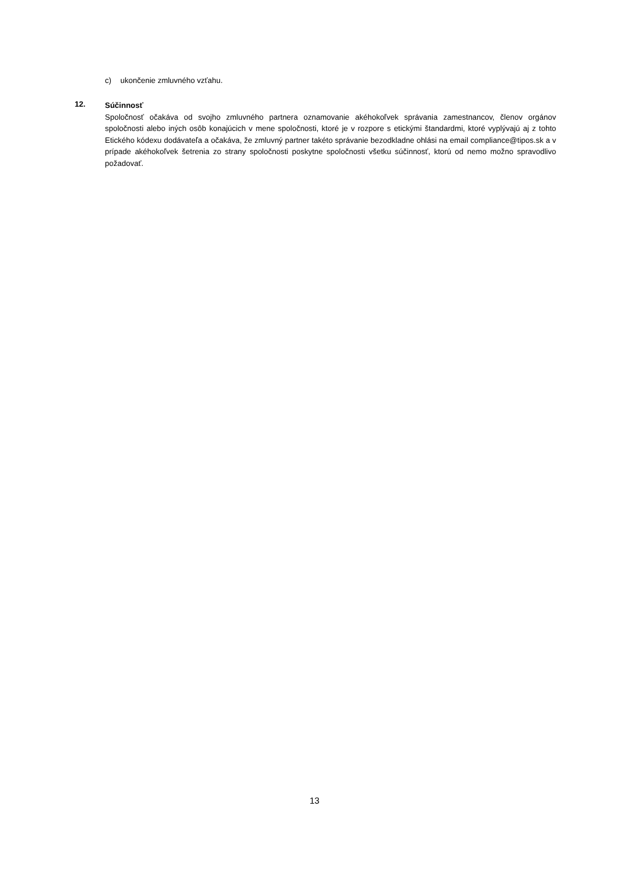c) ukončenie zmluvného vzťahu.
12.
Súčinnosť
Spoločnosť očakáva od svojho zmluvného partnera oznamovanie akéhokoľvek správania zamestnancov, členov orgánov spoločnosti alebo iných osôb konajúcich v mene spoločnosti, ktoré je v rozpore s etickými štandardmi, ktoré vyplývajú aj z tohto Etického kódexu dodávateľa a očakáva, že zmluvný partner takéto správanie bezodkladne ohlási na email compliance@tipos.sk a v prípade akéhokoľvek šetrenia zo strany spoločnosti poskytne spoločnosti všetku súčinnosť, ktorú od nemo možno spravodlivo požadovať.
13